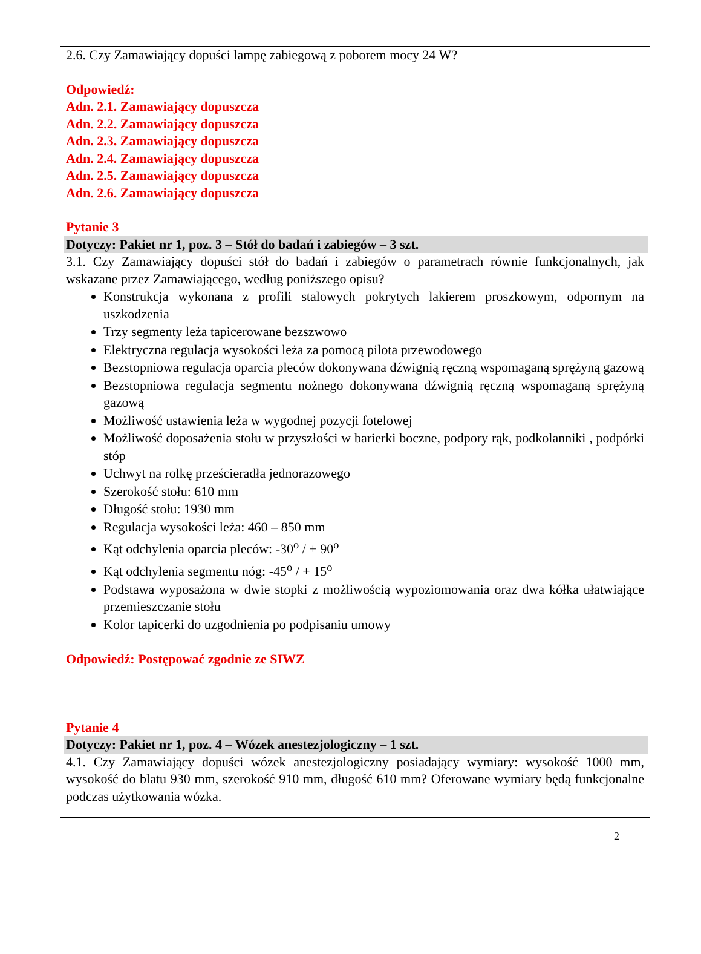2.6. Czy Zamawiający dopuści lampę zabiegową z poborem mocy 24 W?
Odpowiedź:
Adn. 2.1. Zamawiający dopuszcza
Adn. 2.2. Zamawiający dopuszcza
Adn. 2.3. Zamawiający dopuszcza
Adn. 2.4. Zamawiający dopuszcza
Adn. 2.5. Zamawiający dopuszcza
Adn. 2.6. Zamawiający dopuszcza
Pytanie 3
Dotyczy: Pakiet nr 1, poz. 3 – Stół do badań i zabiegów – 3 szt.
3.1. Czy Zamawiający dopuści stół do badań i zabiegów o parametrach równie funkcjonalnych, jak wskazane przez Zamawiającego, według poniższego opisu?
Konstrukcja wykonana z profili stalowych pokrytych lakierem proszkowym, odpornym na uszkodzenia
Trzy segmenty leża tapicerowane bezszwowo
Elektryczna regulacja wysokości leża za pomocą pilota przewodowego
Bezstopniowa regulacja oparcia pleców dokonywana dźwignią ręczną wspomaganą sprężyną gazową
Bezstopniowa regulacja segmentu nożnego dokonywana dźwignią ręczną wspomaganą sprężyną gazową
Możliwość ustawienia leża w wygodnej pozycji fotelowej
Możliwość doposażenia stołu w przyszłości w barierki boczne, podpory rąk, podkolanniki , podpórki stóp
Uchwyt na rolkę prześcieradła jednorazowego
Szerokość stołu: 610 mm
Długość stołu: 1930 mm
Regulacja wysokości leża: 460 – 850 mm
Kąt odchylenia oparcia pleców: -30<sup>o</sup> / + 90<sup>o</sup>
Kąt odchylenia segmentu nóg: -45<sup>o</sup> / + 15<sup>o</sup>
Podstawa wyposażona w dwie stopki z możliwością wypoziomowania oraz dwa kółka ułatwiające przemieszczanie stołu
Kolor tapicerki do uzgodnienia po podpisaniu umowy
Odpowiedź: Postępować zgodnie ze SIWZ
Pytanie 4
Dotyczy: Pakiet nr 1, poz. 4 – Wózek anestezjologiczny – 1 szt.
4.1. Czy Zamawiający dopuści wózek anestezjologiczny posiadający wymiary: wysokość 1000 mm, wysokość do blatu 930 mm, szerokość 910 mm, długość 610 mm? Oferowane wymiary będą funkcjonalne podczas użytkowania wózka.
2